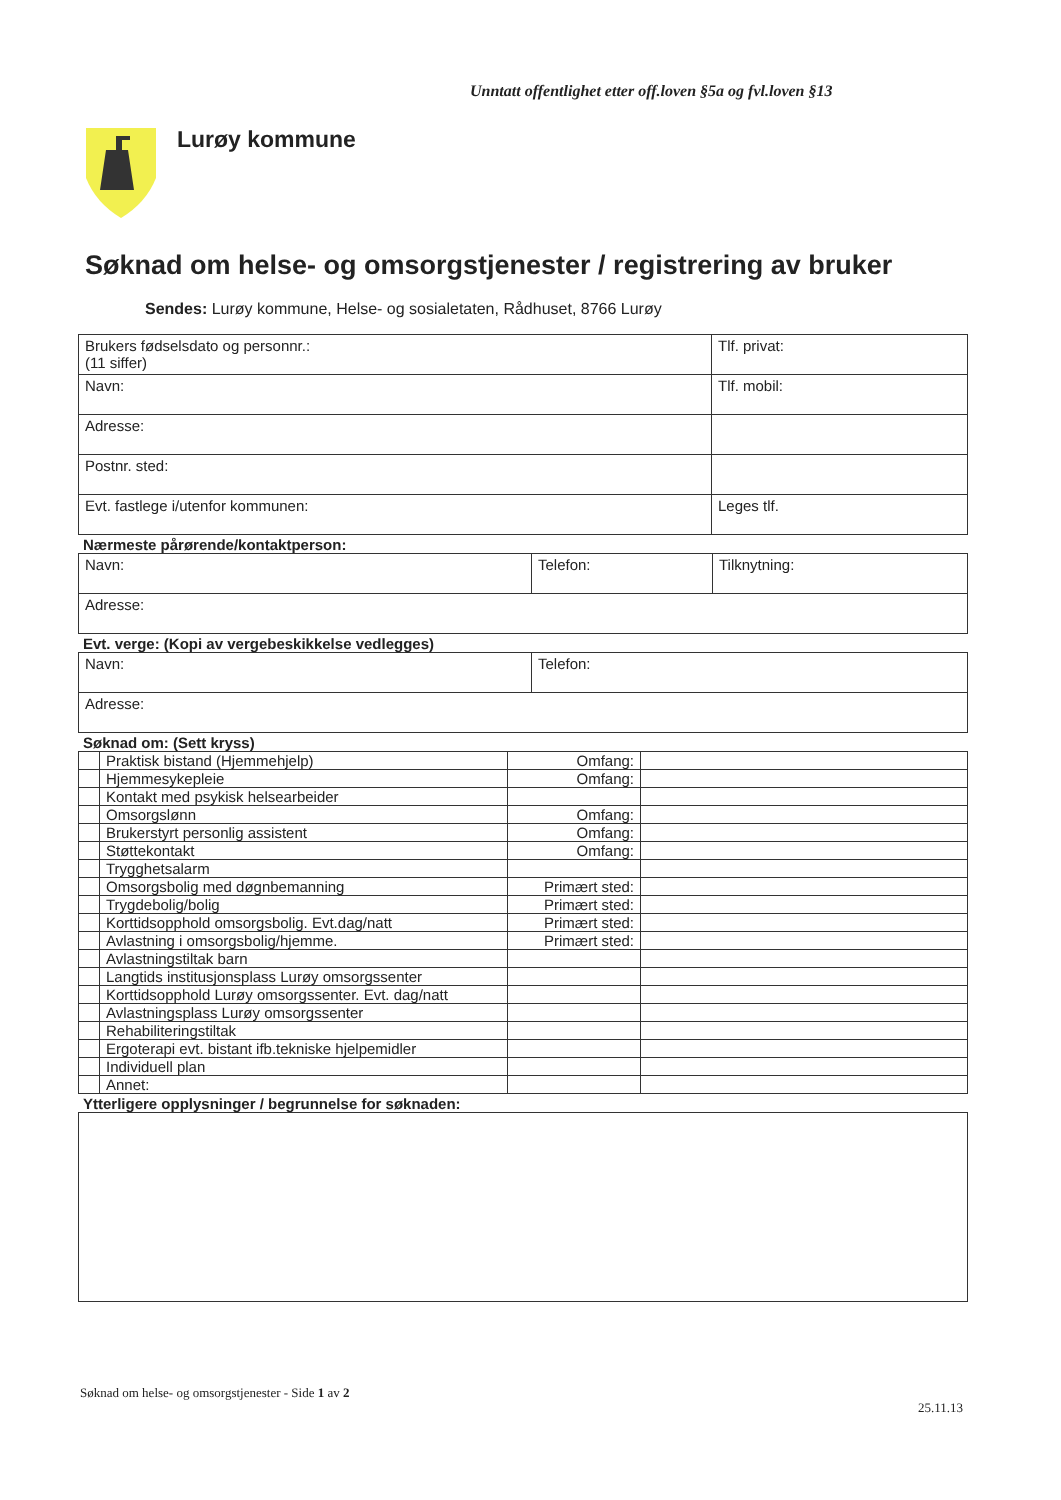Unntatt offentlighet etter off.loven §5a og fvl.loven §13
Lurøy kommune
Søknad om helse- og omsorgstjenester / registrering av bruker
Sendes: Lurøy kommune, Helse- og sosialetaten, Rådhuset, 8766 Lurøy
| Brukers fødselsdato og personnr.: (11 siffer) | Tlf. privat: |
| Navn: | Tlf. mobil: |
| Adresse: | |
| Postnr. sted: | |
| Evt. fastlege i/utenfor kommunen: | Leges tlf. |
Nærmeste pårørende/kontaktperson:
| Navn: | Telefon: | Tilknytning: |
| Adresse: | | |
Evt. verge: (Kopi av vergebeskikkelse vedlegges)
| Navn: | Telefon: |
| Adresse: | |
Søknad om: (Sett kryss)
| | Praktisk bistand (Hjemmehjelp) | Omfang: | |
| | Hjemmesykepleie | Omfang: | |
| | Kontakt med psykisk helsearbeider | | |
| | Omsorgslønn | Omfang: | |
| | Brukerstyrt personlig assistent | Omfang: | |
| | Støttekontakt | Omfang: | |
| | Trygghetsalarm | | |
| | Omsorgsbolig med døgnbemanning | Primært sted: | |
| | Trygdebolig/bolig | Primært sted: | |
| | Korttidsopphold omsorgsbolig. Evt.dag/natt | Primært sted: | |
| | Avlastning i omsorgsbolig/hjemme. | Primært sted: | |
| | Avlastningstiltak barn | | |
| | Langtids institusjonsplass Lurøy omsorgssenter | | |
| | Korttidsopphold Lurøy omsorgssenter. Evt. dag/natt | | |
| | Avlastningsplass Lurøy omsorgssenter | | |
| | Rehabiliteringstiltak | | |
| | Ergoterapi evt. bistant ifb.tekniske hjelpemidler | | |
| | Individuell plan | | |
| | Annet: | | |
Ytterligere opplysninger / begrunnelse for søknaden:
Søknad om helse- og omsorgstjenester - Side 1 av 2
25.11.13